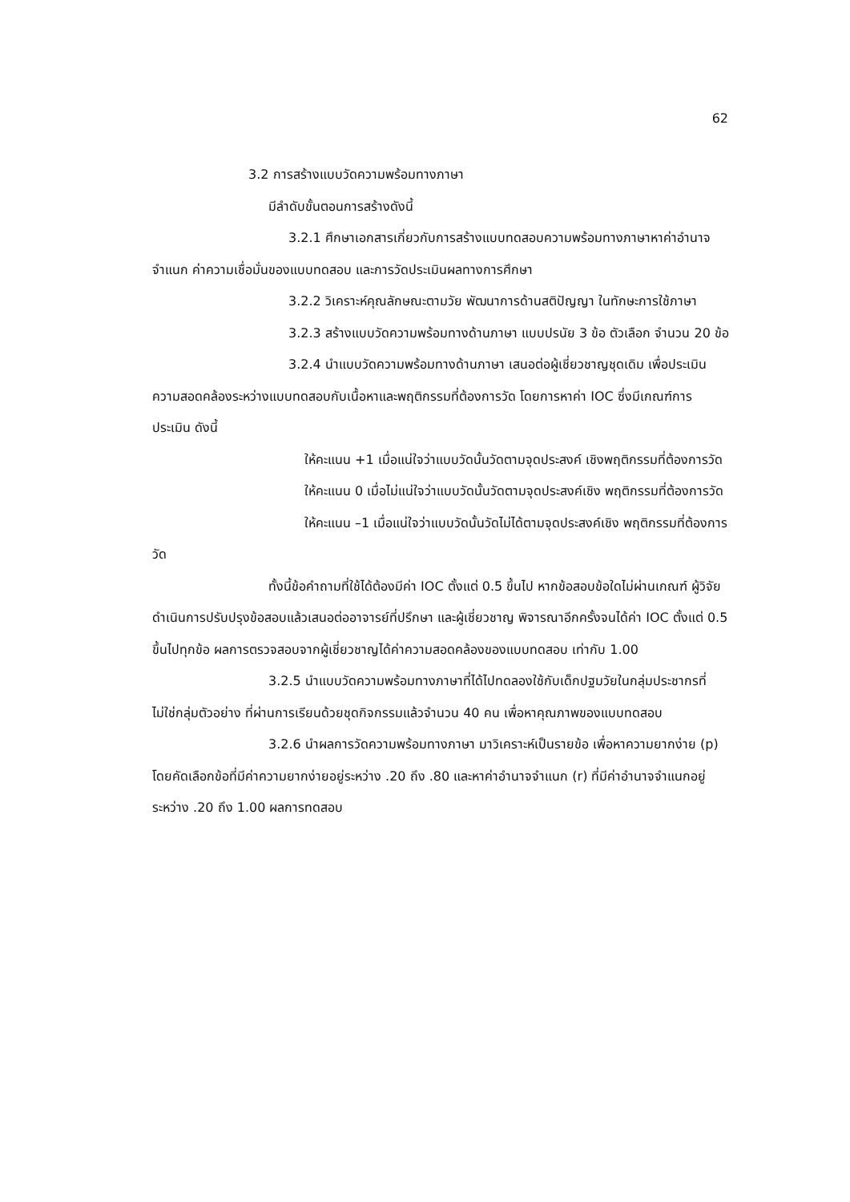62
3.2 การสร้างแบบวัดความพร้อมทางภาษา
มีลำดับขั้นตอนการสร้างดังนี้
3.2.1 ศึกษาเอกสารเกี่ยวกับการสร้างแบบทดสอบความพร้อมทางภาษาหาค่าอำนาจจำแนก ค่าความเชื่อมั่นของแบบทดสอบ และการวัดประเมินผลทางการศึกษา
3.2.2 วิเคราะห์คุณลักษณะตามวัย พัฒนาการด้านสติปัญญา ในทักษะการใช้ภาษา
3.2.3 สร้างแบบวัดความพร้อมทางด้านภาษา แบบปรนัย 3 ข้อ ตัวเลือก จำนวน 20 ข้อ
3.2.4 นำแบบวัดความพร้อมทางด้านภาษา เสนอต่อผู้เชี่ยวชาญชุดเดิม เพื่อประเมินความสอดคล้องระหว่างแบบทดสอบกับเนื้อหาและพฤติกรรมที่ต้องการวัด โดยการหาค่า IOC ซึ่งมีเกณฑ์การประเมิน ดังนี้
ให้คะแนน +1 เมื่อแน่ใจว่าแบบวัดนั้นวัดตามจุดประสงค์ เชิงพฤติกรรมที่ต้องการวัด
ให้คะแนน 0 เมื่อไม่แน่ใจว่าแบบวัดนั้นวัดตามจุดประสงค์เชิง พฤติกรรมที่ต้องการวัด
ให้คะแนน –1 เมื่อแน่ใจว่าแบบวัดนั้นวัดไม่ได้ตามจุดประสงค์เชิง พฤติกรรมที่ต้องการวัด
ทั้งนี้ข้อคำถามที่ใช้ได้ต้องมีค่า IOC ตั้งแต่ 0.5 ขึ้นไป หากข้อสอบข้อใดไม่ผ่านเกณฑ์ ผู้วิจัยดำเนินการปรับปรุงข้อสอบแล้วเสนอต่ออาจารย์ที่ปรึกษา และผู้เชี่ยวชาญ พิจารณาอีกครั้งจนได้ค่า IOC ตั้งแต่ 0.5 ขึ้นไปทุกข้อ ผลการตรวจสอบจากผู้เชี่ยวชาญได้ค่าความสอดคล้องของแบบทดสอบ เท่ากับ 1.00
3.2.5 นำแบบวัดความพร้อมทางภาษาที่ได้ไปทดลองใช้กับเด็กปฐมวัยในกลุ่มประชากรที่ไม่ใช่กลุ่มตัวอย่าง ที่ผ่านการเรียนด้วยชุดกิจกรรมแล้วจำนวน 40 คน เพื่อหาคุณภาพของแบบทดสอบ
3.2.6 นำผลการวัดความพร้อมทางภาษา มาวิเคราะห์เป็นรายข้อ เพื่อหาความยากง่าย (p) โดยคัดเลือกข้อที่มีค่าความยากง่ายอยู่ระหว่าง .20 ถึง .80 และหาค่าอำนาจจำแนก (r) ที่มีค่าอำนาจจำแนกอยู่ระหว่าง .20 ถึง 1.00 ผลการทดสอบ